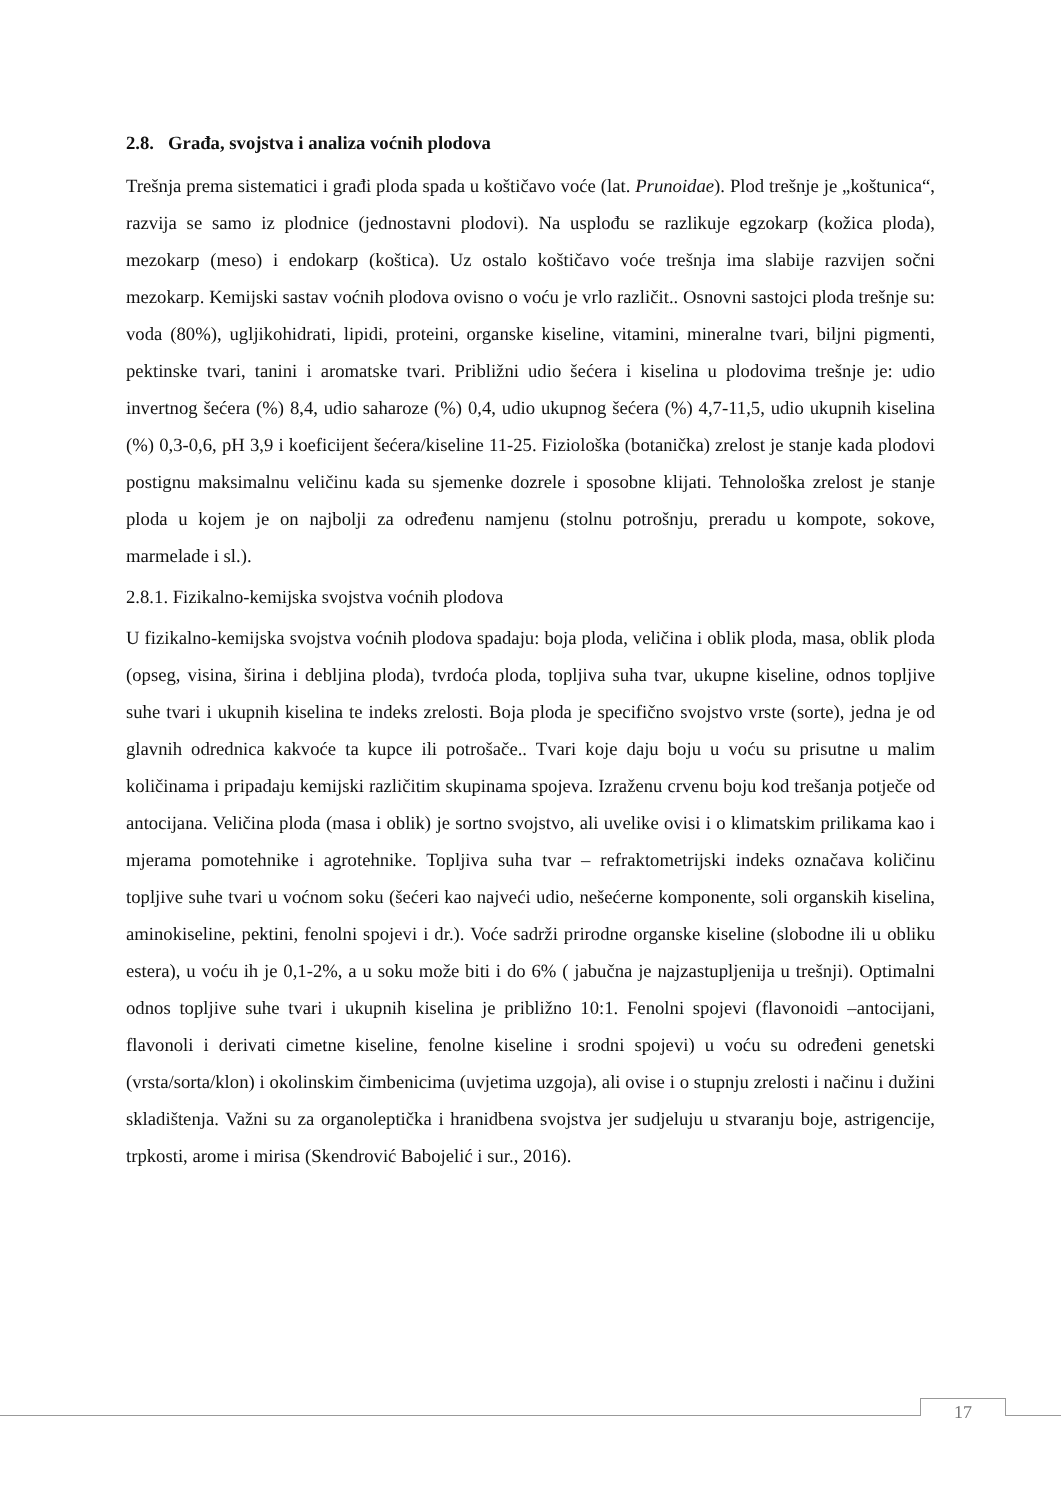2.8. Građa, svojstva i analiza voćnih plodova
Trešnja prema sistematici i građi ploda spada u koštičavo voće (lat. Prunoidae). Plod trešnje je „koštunica“, razvija se samo iz plodnice (jednostavni plodovi). Na usplođu se razlikuje egzokarp (kožica ploda), mezokarp (meso) i endokarp (koštica). Uz ostalo koštičavo voće trešnja ima slabije razvijen sočni mezokarp. Kemijski sastav voćnih plodova ovisno o voću je vrlo različit.. Osnovni sastojci ploda trešnje su: voda (80%), ugljikohidrati, lipidi, proteini, organske kiseline, vitamini, mineralne tvari, biljni pigmenti, pektinske tvari, tanini i aromatske tvari. Približni udio šećera i kiselina u plodovima trešnje je: udio invertnog šećera (%) 8,4, udio saharoze (%) 0,4, udio ukupnog šećera (%) 4,7-11,5, udio ukupnih kiselina (%) 0,3-0,6, pH 3,9 i koeficijent šećera/kiseline 11-25. Fiziološka (botanička) zrelost je stanje kada plodovi postignu maksimalnu veličinu kada su sjemenke dozrele i sposobne klijati. Tehnološka zrelost je stanje ploda u kojem je on najbolji za određenu namjenu (stolnu potrošnju, preradu u kompote, sokove, marmelade i sl.).
2.8.1. Fizikalno-kemijska svojstva voćnih plodova
U fizikalno-kemijska svojstva voćnih plodova spadaju: boja ploda, veličina i oblik ploda, masa, oblik ploda (opseg, visina, širina i debljina ploda), tvrdoća ploda, topljiva suha tvar, ukupne kiseline, odnos topljive suhe tvari i ukupnih kiselina te indeks zrelosti. Boja ploda je specifično svojstvo vrste (sorte), jedna je od glavnih odrednica kakvoće ta kupce ili potrošače.. Tvari koje daju boju u voću su prisutne u malim količinama i pripadaju kemijski različitim skupinama spojeva. Izraženu crvenu boju kod trešanja potječe od antocijana. Veličina ploda (masa i oblik) je sortno svojstvo, ali uvelike ovisi i o klimatskim prilikama kao i mjerama pomotehnike i agrotehnike. Topljiva suha tvar – refraktometrijski indeks označava količinu topljive suhe tvari u voćnom soku (šećeri kao najveći udio, nešećerne komponente, soli organskih kiselina, aminokiseline, pektini, fenolni spojevi i dr.). Voće sadrži prirodne organske kiseline (slobodne ili u obliku estera), u voću ih je 0,1-2%, a u soku može biti i do 6% ( jabučna je najzastupljenija u trešnji). Optimalni odnos topljive suhe tvari i ukupnih kiselina je približno 10:1. Fenolni spojevi (flavonoidi –antocijani, flavonoli i derivati cimetne kiseline, fenolne kiseline i srodni spojevi) u voću su određeni genetski (vrsta/sorta/klon) i okolinskim čimbenicima (uvjetima uzgoja), ali ovise i o stupnju zrelosti i načinu i dužini skladištenja. Važni su za organoleptička i hranidbena svojstva jer sudjeluju u stvaranju boje, astrigencije, trpkosti, arome i mirisa (Skendrović Babojelić i sur., 2016).
17